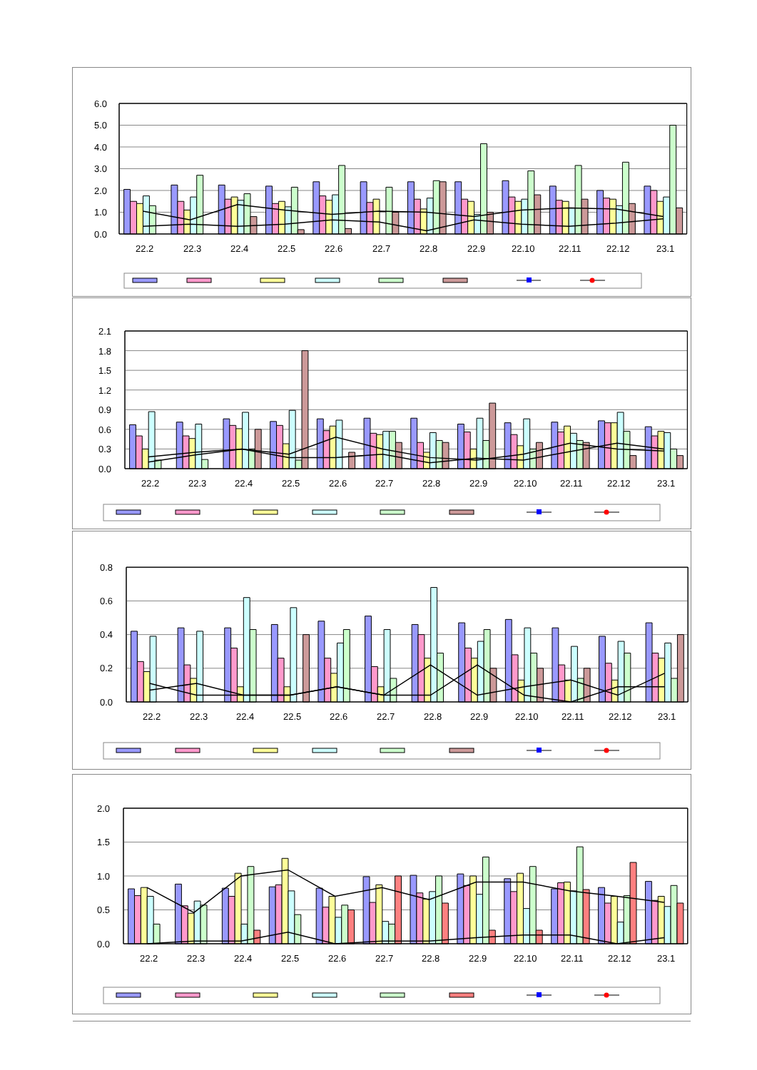6.0
5.0
4.0
3.0
2.0
1.0
0.0
22.2
22.3
22.4
22.5
22.6
22.7
22.8
22.9
22.10
22.11
22.12
23.1
2.1
1.8
1.5
1.2
0.9
0.6
0.3
0.0
22.2
22.3
22.4
22.5
22.6
22.7
22.8
22.9
22.10
22.11
22.12
23.1
0.8
0.6
0.4
0.2
0.0
22.2
22.3
22.4
22.5
22.6
22.7
22.8
22.9
22.10
22.11
22.12
23.1
2.0
1.5
1.0
0.5
0.0
22.2
22.3
22.4
22.5
22.6
22.7
22.8
22.9
22.10
22.11
22.12
23.1